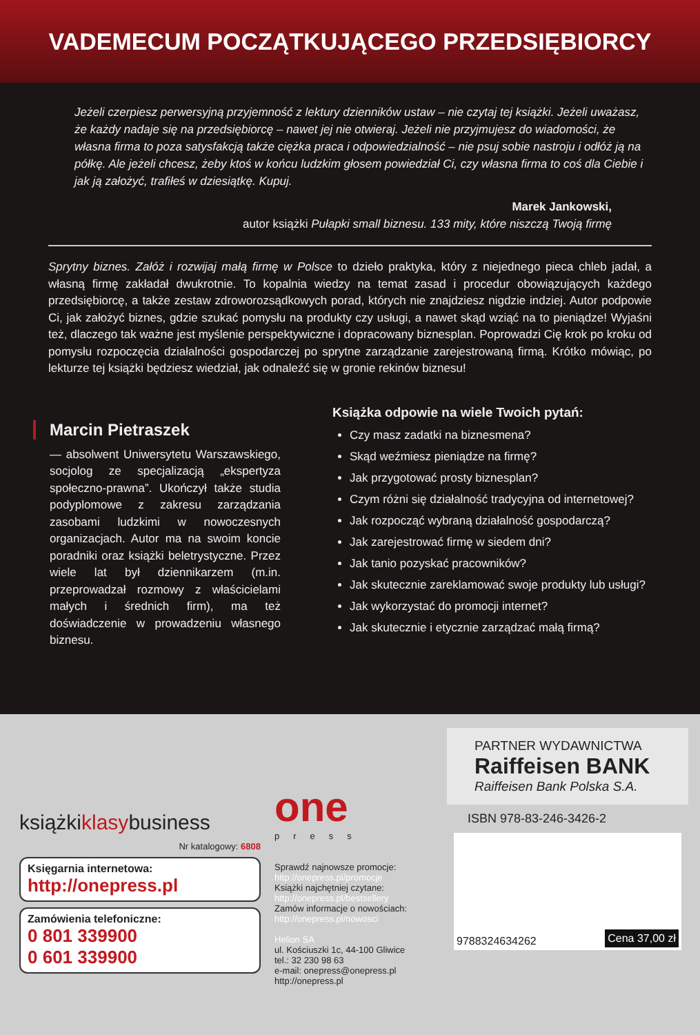VADEMECUM POCZĄTKUJĄCEGO PRZEDSIĘBIORCY
Jeżeli czerpiesz perwersyjną przyjemność z lektury dzienników ustaw – nie czytaj tej książki. Jeżeli uważasz, że każdy nadaje się na przedsiębiorcę – nawet jej nie otwieraj. Jeżeli nie przyjmujesz do wiadomości, że własna firma to poza satysfakcją także ciężka praca i odpowiedzialność – nie psuj sobie nastroju i odłóż ją na półkę. Ale jeżeli chcesz, żeby ktoś w końcu ludzkim głosem powiedział Ci, czy własna firma to coś dla Ciebie i jak ją założyć, trafiłeś w dziesiątkę. Kupuj.
Marek Jankowski,
autor książki Pułapki small biznesu. 133 mity, które niszczą Twoją firmę
Sprytny biznes. Załóż i rozwijaj małą firmę w Polsce to dzieło praktyka, który z niejednego pieca chleb jadał, a własną firmę zakładał dwukrotnie. To kopalnia wiedzy na temat zasad i procedur obowiązujących każdego przedsiębiorcę, a także zestaw zdroworozsądkowych porad, których nie znajdziesz nigdzie indziej. Autor podpowie Ci, jak założyć biznes, gdzie szukać pomysłu na produkty czy usługi, a nawet skąd wziąć na to pieniądze! Wyjaśni też, dlaczego tak ważne jest myślenie perspektywiczne i dopracowany biznesplan. Poprowadzi Cię krok po kroku od pomysłu rozpoczęcia działalności gospodarczej po sprytne zarządzanie zarejestrowaną firmą. Krótko mówiąc, po lekturze tej książki będziesz wiedział, jak odnaleźć się w gronie rekinów biznesu!
Marcin Pietraszek
— absolwent Uniwersytetu Warszawskiego, socjolog ze specjalizacją „ekspertyza społeczno-prawna”. Ukończył także studia podyplomowe z zakresu zarządzania zasobami ludzkimi w nowoczesnych organizacjach. Autor ma na swoim koncie poradniki oraz książki beletrystyczne. Przez wiele lat był dziennikarzem (m.in. przeprowadzał rozmowy z właścicielami małych i średnich firm), ma też doświadczenie w prowadzeniu własnego biznesu.
Książka odpowie na wiele Twoich pytań:
Czy masz zadatki na biznesmena?
Skąd weźmiesz pieniądze na firmę?
Jak przygotować prosty biznesplan?
Czym różni się działalność tradycyjna od internetowej?
Jak rozpocząć wybraną działalność gospodarczą?
Jak zarejestrować firmę w siedem dni?
Jak tanio pozyskać pracowników?
Jak skutecznie zareklamować swoje produkty lub usługi?
Jak wykorzystać do promocji internet?
Jak skutecznie i etycznie zarządzać małą firmą?
książkiklasybusiness
Nr katalogowy: 6808
Księgarnia internetowa:
http://onepress.pl
Zamówienia telefoniczne:
0 801 339900
0 601 339900
one
press
Sprawdź najnowsze promocje:
http://onepress.pl/promocje
Książki najchętniej czytane:
http://onepress.pl/bestsellery
Zamów informacje o nowościach:
http://onepress.pl/nowosci
Helion SA
ul. Kościuszki 1c, 44-100 Gliwice
tel.: 32 230 98 63
e-mail: onepress@onepress.pl
http://onepress.pl
PARTNER WYDAWNICTWA
Raiffeisen BANK
Raiffeisen Bank Polska S.A.
ISBN 978-83-246-3426-2
9788324634262 Cena 37,00 zł